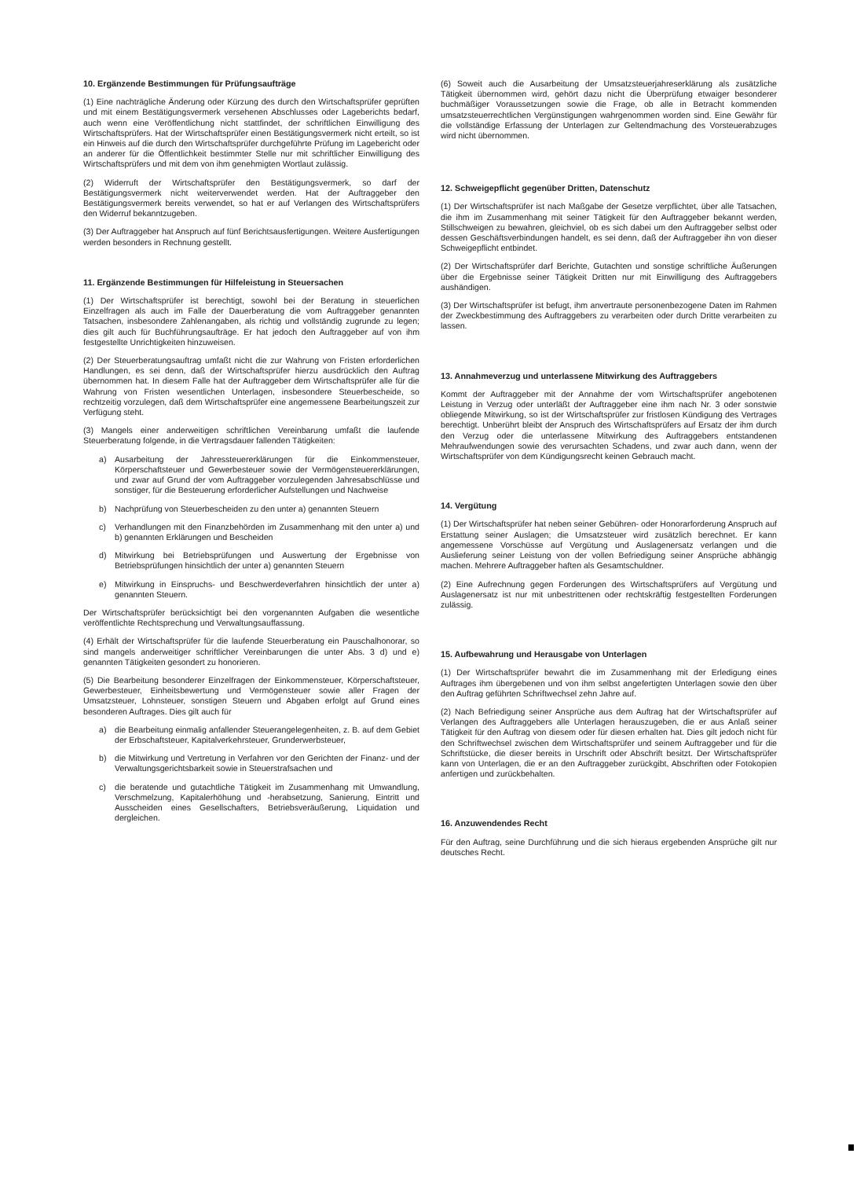10. Ergänzende Bestimmungen für Prüfungsaufträge
(1) Eine nachträgliche Änderung oder Kürzung des durch den Wirtschaftsprüfer geprüften und mit einem Bestätigungsvermerk versehenen Abschlusses oder Lageberichts bedarf, auch wenn eine Veröffentlichung nicht stattfindet, der schriftlichen Einwilligung des Wirtschaftsprüfers. Hat der Wirtschaftsprüfer einen Bestätigungsvermerk nicht erteilt, so ist ein Hinweis auf die durch den Wirtschaftsprüfer durchgeführte Prüfung im Lagebericht oder an anderer für die Öffentlichkeit bestimmter Stelle nur mit schriftlicher Einwilligung des Wirtschaftsprüfers und mit dem von ihm genehmigten Wortlaut zulässig.
(2) Widerruft der Wirtschaftsprüfer den Bestätigungsvermerk, so darf der Bestätigungsvermerk nicht weiterverwendet werden. Hat der Auftraggeber den Bestätigungsvermerk bereits verwendet, so hat er auf Verlangen des Wirtschaftsprüfers den Widerruf bekanntzugeben.
(3) Der Auftraggeber hat Anspruch auf fünf Berichtsausfertigungen. Weitere Ausfertigungen werden besonders in Rechnung gestellt.
11. Ergänzende Bestimmungen für Hilfeleistung in Steuersachen
(1) Der Wirtschaftsprüfer ist berechtigt, sowohl bei der Beratung in steuerlichen Einzelfragen als auch im Falle der Dauerberatung die vom Auftraggeber genannten Tatsachen, insbesondere Zahlenangaben, als richtig und vollständig zugrunde zu legen; dies gilt auch für Buchführungsaufträge. Er hat jedoch den Auftraggeber auf von ihm festgestellte Unrichtigkeiten hinzuweisen.
(2) Der Steuerberatungsauftrag umfaßt nicht die zur Wahrung von Fristen erforderlichen Handlungen, es sei denn, daß der Wirtschaftsprüfer hierzu ausdrücklich den Auftrag übernommen hat. In diesem Falle hat der Auftraggeber dem Wirtschaftsprüfer alle für die Wahrung von Fristen wesentlichen Unterlagen, insbesondere Steuerbescheide, so rechtzeitig vorzulegen, daß dem Wirtschaftsprüfer eine angemessene Bearbeitungszeit zur Verfügung steht.
(3) Mangels einer anderweitigen schriftlichen Vereinbarung umfaßt die laufende Steuerberatung folgende, in die Vertragsdauer fallenden Tätigkeiten:
a) Ausarbeitung der Jahressteuererklärungen für die Einkommensteuer, Körperschaftsteuer und Gewerbesteuer sowie der Vermögensteuererklärungen, und zwar auf Grund der vom Auftraggeber vorzulegenden Jahresabschlüsse und sonstiger, für die Besteuerung erforderlicher Aufstellungen und Nachweise
b) Nachprüfung von Steuerbescheiden zu den unter a) genannten Steuern
c) Verhandlungen mit den Finanzbehörden im Zusammenhang mit den unter a) und b) genannten Erklärungen und Bescheiden
d) Mitwirkung bei Betriebsprüfungen und Auswertung der Ergebnisse von Betriebsprüfungen hinsichtlich der unter a) genannten Steuern
e) Mitwirkung in Einspruchs- und Beschwerdeverfahren hinsichtlich der unter a) genannten Steuern.
Der Wirtschaftsprüfer berücksichtigt bei den vorgenannten Aufgaben die wesentliche veröffentlichte Rechtsprechung und Verwaltungsauffassung.
(4) Erhält der Wirtschaftsprüfer für die laufende Steuerberatung ein Pauschalhonorar, so sind mangels anderweitiger schriftlicher Vereinbarungen die unter Abs. 3 d) und e) genannten Tätigkeiten gesondert zu honorieren.
(5) Die Bearbeitung besonderer Einzelfragen der Einkommensteuer, Körperschaftsteuer, Gewerbesteuer, Einheitsbewertung und Vermögensteuer sowie aller Fragen der Umsatzsteuer, Lohnsteuer, sonstigen Steuern und Abgaben erfolgt auf Grund eines besonderen Auftrages. Dies gilt auch für
a) die Bearbeitung einmalig anfallender Steuerangelegenheiten, z. B. auf dem Gebiet der Erbschaftsteuer, Kapitalverkehrsteuer, Grunderwerbsteuer,
b) die Mitwirkung und Vertretung in Verfahren vor den Gerichten der Finanz- und der Verwaltungsgerichtsbarkeit sowie in Steuerstrafsachen und
c) die beratende und gutachtliche Tätigkeit im Zusammenhang mit Umwandlung, Verschmelzung, Kapitalerhöhung und -herabsetzung, Sanierung, Eintritt und Ausscheiden eines Gesellschafters, Betriebsveräußerung, Liquidation und dergleichen.
(6) Soweit auch die Ausarbeitung der Umsatzsteuerjahreserklärung als zusätzliche Tätigkeit übernommen wird, gehört dazu nicht die Überprüfung etwaiger besonderer buchmäßiger Voraussetzungen sowie die Frage, ob alle in Betracht kommenden umsatzsteuerrechtlichen Vergünstigungen wahrgenommen worden sind. Eine Gewähr für die vollständige Erfassung der Unterlagen zur Geltendmachung des Vorsteuerabzuges wird nicht übernommen.
12. Schweigepflicht gegenüber Dritten, Datenschutz
(1) Der Wirtschaftsprüfer ist nach Maßgabe der Gesetze verpflichtet, über alle Tatsachen, die ihm im Zusammenhang mit seiner Tätigkeit für den Auftraggeber bekannt werden, Stillschweigen zu bewahren, gleichviel, ob es sich dabei um den Auftraggeber selbst oder dessen Geschäftsverbindungen handelt, es sei denn, daß der Auftraggeber ihn von dieser Schweigepflicht entbindet.
(2) Der Wirtschaftsprüfer darf Berichte, Gutachten und sonstige schriftliche Äußerungen über die Ergebnisse seiner Tätigkeit Dritten nur mit Einwilligung des Auftraggebers aushändigen.
(3) Der Wirtschaftsprüfer ist befugt, ihm anvertraute personenbezogene Daten im Rahmen der Zweckbestimmung des Auftraggebers zu verarbeiten oder durch Dritte verarbeiten zu lassen.
13. Annahmeverzug und unterlassene Mitwirkung des Auftraggebers
Kommt der Auftraggeber mit der Annahme der vom Wirtschaftsprüfer angebotenen Leistung in Verzug oder unterläßt der Auftraggeber eine ihm nach Nr. 3 oder sonstwie obliegende Mitwirkung, so ist der Wirtschaftsprüfer zur fristlosen Kündigung des Vertrages berechtigt. Unberührt bleibt der Anspruch des Wirtschaftsprüfers auf Ersatz der ihm durch den Verzug oder die unterlassene Mitwirkung des Auftraggebers entstandenen Mehraufwendungen sowie des verursachten Schadens, und zwar auch dann, wenn der Wirtschaftsprüfer von dem Kündigungsrecht keinen Gebrauch macht.
14. Vergütung
(1) Der Wirtschaftsprüfer hat neben seiner Gebühren- oder Honorarforderung Anspruch auf Erstattung seiner Auslagen; die Umsatzsteuer wird zusätzlich berechnet. Er kann angemessene Vorschüsse auf Vergütung und Auslagenersatz verlangen und die Auslieferung seiner Leistung von der vollen Befriedigung seiner Ansprüche abhängig machen. Mehrere Auftraggeber haften als Gesamtschuldner.
(2) Eine Aufrechnung gegen Forderungen des Wirtschaftsprüfers auf Vergütung und Auslagenersatz ist nur mit unbestrittenen oder rechtskräftig festgestellten Forderungen zulässig.
15. Aufbewahrung und Herausgabe von Unterlagen
(1) Der Wirtschaftsprüfer bewahrt die im Zusammenhang mit der Erledigung eines Auftrages ihm übergebenen und von ihm selbst angefertigten Unterlagen sowie den über den Auftrag geführten Schriftwechsel zehn Jahre auf.
(2) Nach Befriedigung seiner Ansprüche aus dem Auftrag hat der Wirtschaftsprüfer auf Verlangen des Auftraggebers alle Unterlagen herauszugeben, die er aus Anlaß seiner Tätigkeit für den Auftrag von diesem oder für diesen erhalten hat. Dies gilt jedoch nicht für den Schriftwechsel zwischen dem Wirtschaftsprüfer und seinem Auftraggeber und für die Schriftstücke, die dieser bereits in Urschrift oder Abschrift besitzt. Der Wirtschaftsprüfer kann von Unterlagen, die er an den Auftraggeber zurückgibt, Abschriften oder Fotokopien anfertigen und zurückbehalten.
16. Anzuwendendes Recht
Für den Auftrag, seine Durchführung und die sich hieraus ergebenden Ansprüche gilt nur deutsches Recht.